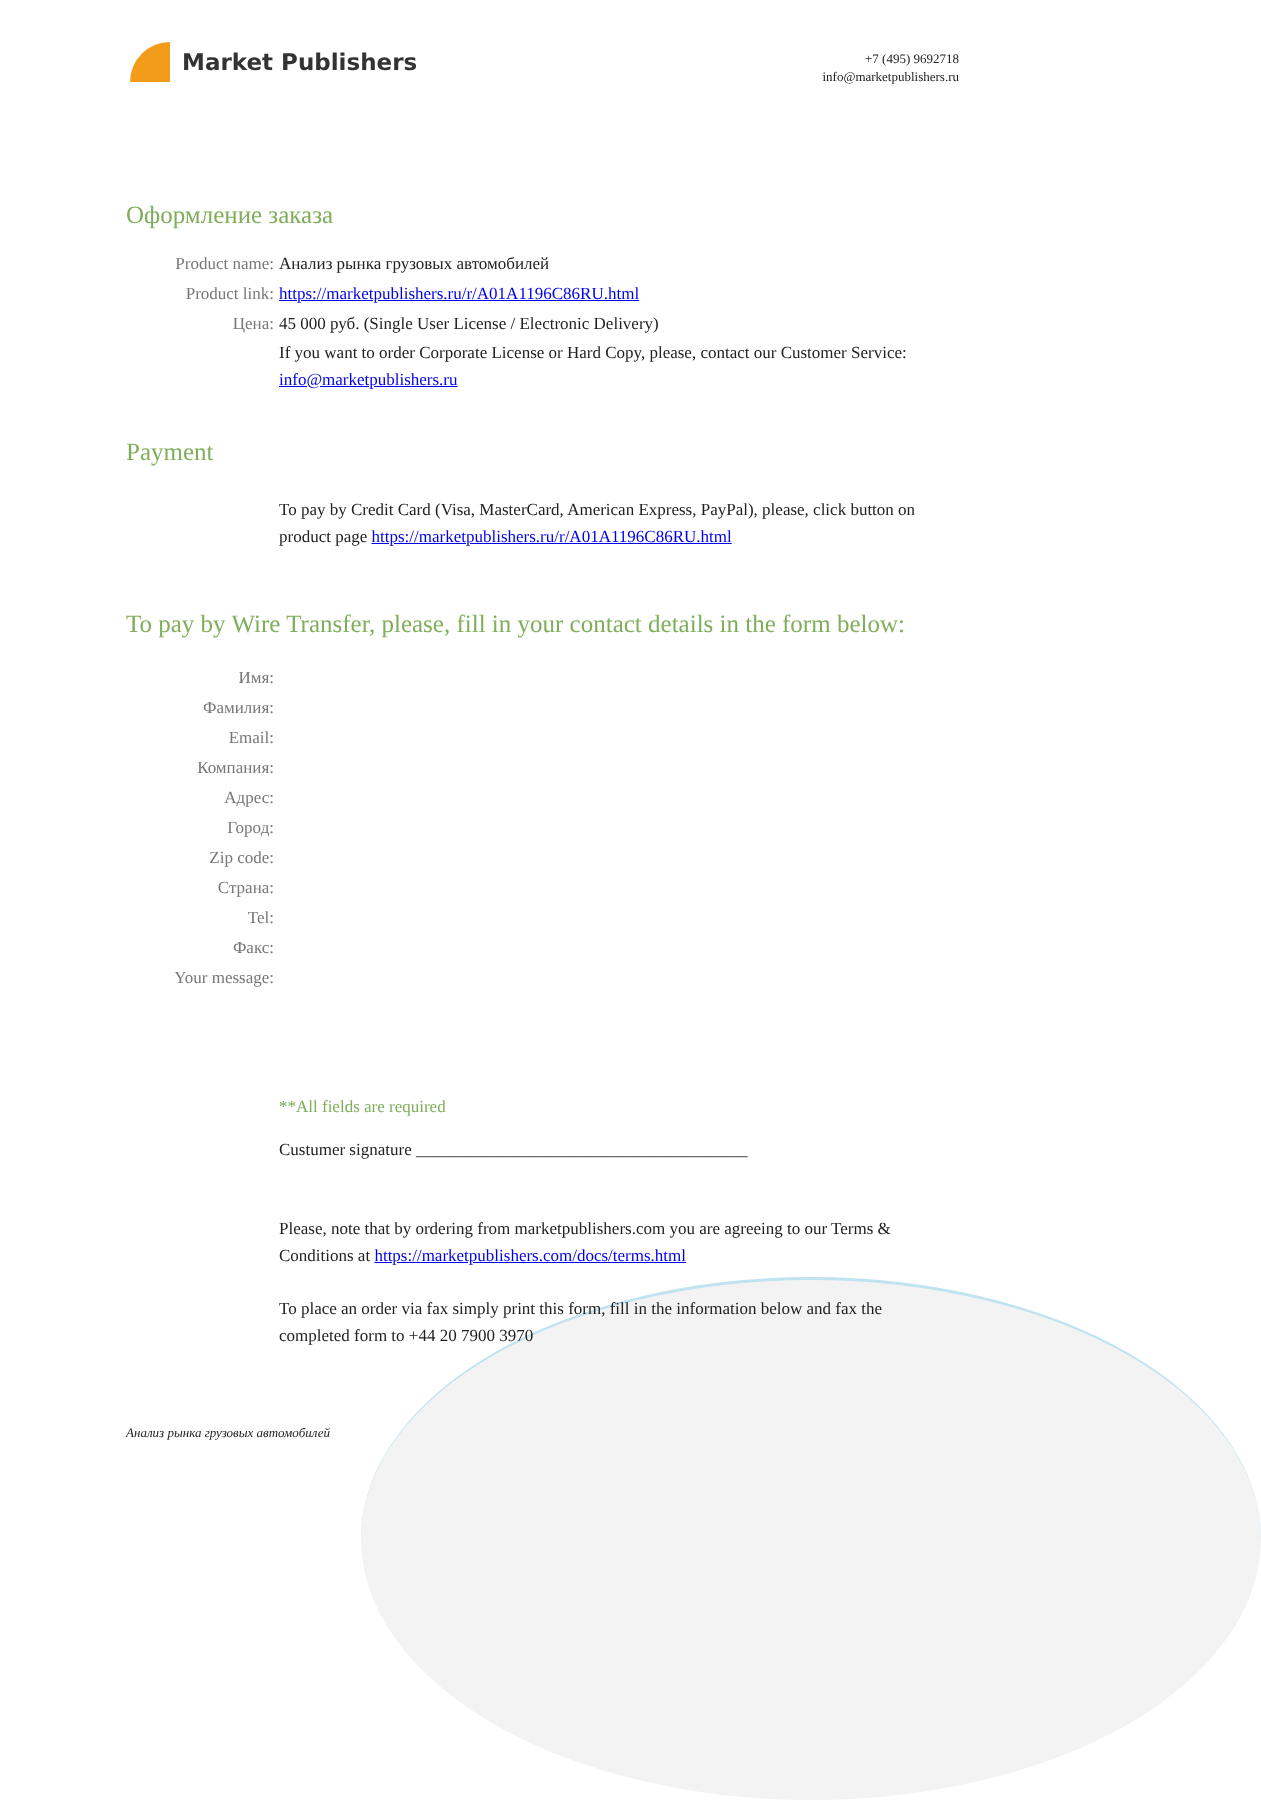Market Publishers
+7 (495) 9692718
info@marketpublishers.ru
Оформление заказа
Product name: Анализ рынка грузовых автомобилей
Product link: https://marketpublishers.ru/r/A01A1196C86RU.html
Цена: 45 000 руб. (Single User License / Electronic Delivery)
If you want to order Corporate License or Hard Copy, please, contact our Customer Service:
info@marketpublishers.ru
Payment
To pay by Credit Card (Visa, MasterCard, American Express, PayPal), please, click button on product page https://marketpublishers.ru/r/A01A1196C86RU.html
To pay by Wire Transfer, please, fill in your contact details in the form below:
Имя:
Фамилия:
Email:
Компания:
Адрес:
Город:
Zip code:
Страна:
Tel:
Факс:
Your message:
**All fields are required
Custumer signature _______________________________________
Please, note that by ordering from marketpublishers.com you are agreeing to our Terms & Conditions at https://marketpublishers.com/docs/terms.html
To place an order via fax simply print this form, fill in the information below and fax the completed form to +44 20 7900 3970
Анализ рынка грузовых автомобилей